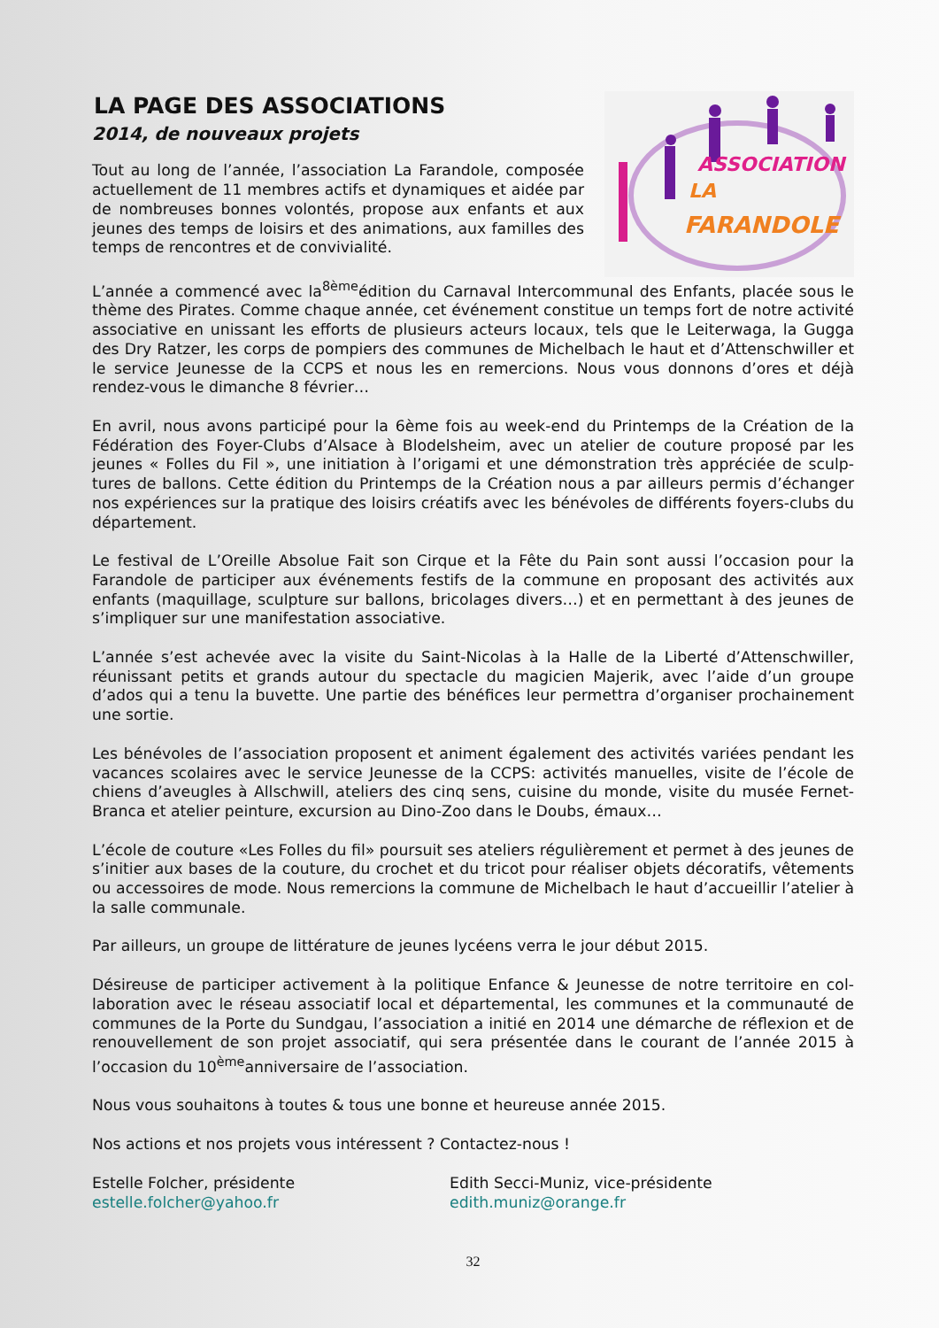LA PAGE DES ASSOCIATIONS
2014, de nouveaux projets
Tout au long de l’année, l’association La Farandole, compo­sée actuellement de 11 membres actifs et dynamiques et ai­dée par de nombreuses bonnes volontés, propose aux en­fants et aux jeunes des temps de loisirs et des animations, aux familles des temps de rencontres et de convivialité.
ASSOCIATION
LA
FARANDOLE
L’année a commencé avec la<sup>8ème</sup>édition du Carnaval Intercommunal des Enfants, placée sous le thème des Pirates. Comme chaque année, cet événement constitue un temps fort de notre activité associative en unissant les efforts de plusieurs acteurs locaux, tels que le Leiterwaga, la Gugga des Dry Ratzer, les corps de pompiers des communes de Michelbach le haut et d’Attens­chwiller et le service Jeunesse de la CCPS et nous les en remercions. Nous vous donnons d’ores et déjà rendez-vous le dimanche 8 février…
En avril, nous avons participé pour la 6ème fois au week-end du Printemps de la Création de la Fédération des Foyer-Clubs d’Alsace à Blodelsheim, avec un atelier de couture proposé par les jeunes « Folles du Fil », une initiation à l’origami et une démonstration très appréciée de sculp­tures de ballons. Cette édition du Printemps de la Création nous a par ailleurs permis d’échan­ger nos expériences sur la pratique des loisirs créatifs avec les bénévoles de différents foyers-clubs du département.
Le festival de L’Oreille Absolue Fait son Cirque et la Fête du Pain sont aussi l’occasion pour la Farandole de participer aux événements festifs de la commune en proposant des activités aux enfants (maquillage, sculpture sur ballons, bricolages divers…) et en permettant à des jeunes de s’impliquer sur une manifestation associative.
L’année s’est achevée avec la visite du Saint-Nicolas à la Halle de la Liberté d’Attenschwiller, réunissant petits et grands autour du spectacle du magicien Majerik, avec l’aide d’un groupe d’ados qui a tenu la buvette. Une partie des bénéfices leur permettra d’organiser prochaine­ment une sortie.
Les bénévoles de l’association proposent et animent également des activités variées pendant les vacances scolaires avec le service Jeunesse de la CCPS: activités manuelles, visite de l’école de chiens d’aveugles à Allschwill, ateliers des cinq sens, cuisine du monde, visite du musée Fer­net-Branca et atelier peinture, excursion au Dino-Zoo dans le Doubs, émaux…
L’école de couture «Les Folles du fil» poursuit ses ateliers régulièrement et permet à des jeunes de s’initier aux bases de la couture, du crochet et du tricot pour réaliser objets décoratifs, vête­ments ou accessoires de mode. Nous remercions la commune de Michelbach le haut d’accueillir l’atelier à la salle communale.
Par ailleurs, un groupe de littérature de jeunes lycéens verra le jour début 2015.
Désireuse de participer activement à la politique Enfance & Jeunesse de notre territoire en col­laboration avec le réseau associatif local et départemental, les communes et la communauté de communes de la Porte du Sundgau, l’association a initié en 2014 une démarche de réflexion et de renouvellement de son projet associatif, qui sera présentée dans le courant de l’année 2015 à l’occasion du 10<sup>ème</sup>anniversaire de l’association.
Nous vous souhaitons à toutes & tous une bonne et heureuse année 2015.
Nos actions et nos projets vous intéressent ? Contactez-nous !
Estelle Folcher, présidente
estelle.folcher@yahoo.fr
Edith Secci-Muniz, vice-présidente
edith.muniz@orange.fr
32